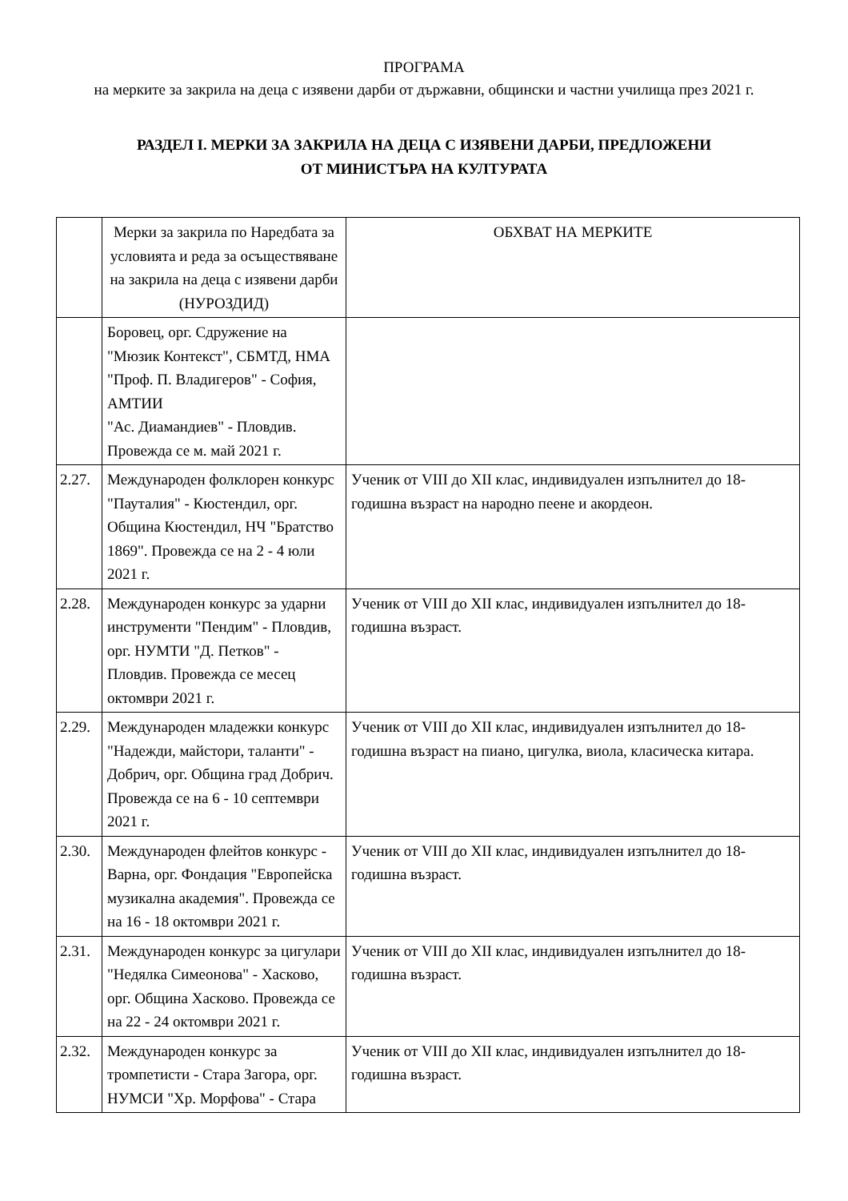ПРОГРАМА
на мерките за закрила на деца с изявени дарби от държавни, общински и частни училища през 2021 г.
РАЗДЕЛ I. МЕРКИ ЗА ЗАКРИЛА НА ДЕЦА С ИЗЯВЕНИ ДАРБИ, ПРЕДЛОЖЕНИ
ОТ МИНИСТЪРА НА КУЛТУРАТА
| | Мерки за закрила по Наредбата за условията и реда за осъществяване на закрила на деца с изявени дарби (НУРОЗДИД) | ОБХВАТ НА МЕРКИТЕ |
| | Боровец, орг. Сдружение на "Мюзик Контекст", СБМТД, НМА "Проф. П. Владигеров" - София, АМТИИ "Ас. Диамандиев" - Пловдив. Провежда се м. май 2021 г. | |
| 2.27. | Международен фолклорен конкурс "Пауталия" - Кюстендил, орг. Община Кюстендил, НЧ "Братство 1869". Провежда се на 2 - 4 юли 2021 г. | Ученик от VIII до XII клас, индивидуален изпълнител до 18-годишна възраст на народно пеене и акордеон. |
| 2.28. | Международен конкурс за ударни инструменти "Пендим" - Пловдив, орг. НУМТИ "Д. Петков" - Пловдив. Провежда се месец октомври 2021 г. | Ученик от VIII до XII клас, индивидуален изпълнител до 18-годишна възраст. |
| 2.29. | Международен младежки конкурс "Надежди, майстори, таланти" - Добрич, орг. Община град Добрич. Провежда се на 6 - 10 септември 2021 г. | Ученик от VIII до XII клас, индивидуален изпълнител до 18-годишна възраст на пиано, цигулка, виола, класическа китара. |
| 2.30. | Международен флейтов конкурс - Варна, орг. Фондация "Европейска музикална академия". Провежда се на 16 - 18 октомври 2021 г. | Ученик от VIII до XII клас, индивидуален изпълнител до 18-годишна възраст. |
| 2.31. | Международен конкурс за цигулари "Недялка Симеонова" - Хасково, орг. Община Хасково. Провежда се на 22 - 24 октомври 2021 г. | Ученик от VIII до XII клас, индивидуален изпълнител до 18-годишна възраст. |
| 2.32. | Международен конкурс за тромпетисти - Стара Загора, орг. НУМСИ "Хр. Морфова" - Стара | Ученик от VIII до XII клас, индивидуален изпълнител до 18-годишна възраст. |